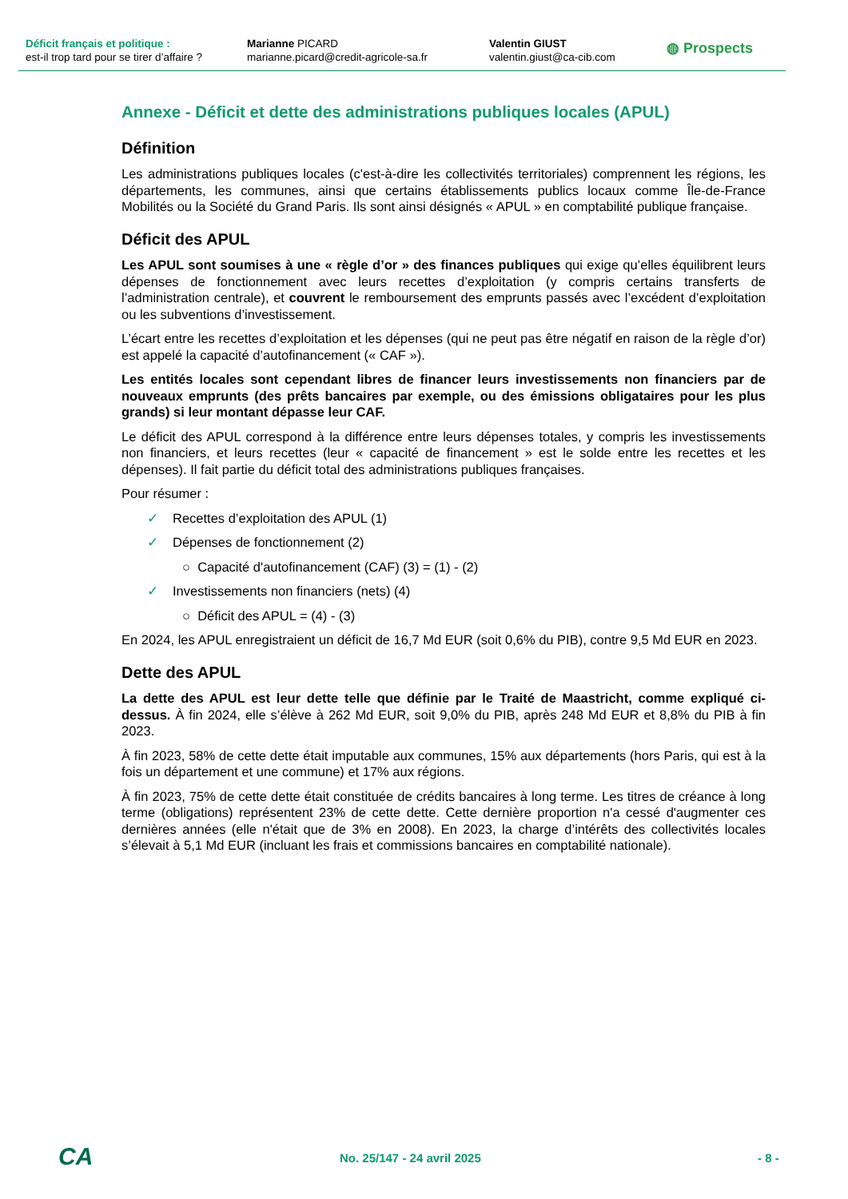Déficit français et politique :
est-il trop tard pour se tirer d’affaire ?
Marianne PICARD
marianne.picard@credit-agricole-sa.fr
Valentin GIUST
valentin.giust@ca-cib.com
◍ Prospects
Annexe - Déficit et dette des administrations publiques locales (APUL)
Définition
Les administrations publiques locales (c'est-à-dire les collectivités territoriales) comprennent les régions, les départements, les communes, ainsi que certains établissements publics locaux comme Île-de-France Mobilités ou la Société du Grand Paris. Ils sont ainsi désignés « APUL » en comptabilité publique française.
Déficit des APUL
Les APUL sont soumises à une « règle d’or » des finances publiques qui exige qu’elles équilibrent leurs dépenses de fonctionnement avec leurs recettes d’exploitation (y compris certains transferts de l’administration centrale), et couvrent le remboursement des emprunts passés avec l’excédent d’exploitation ou les subventions d’investissement.
L’écart entre les recettes d’exploitation et les dépenses (qui ne peut pas être négatif en raison de la règle d’or) est appelé la capacité d’autofinancement (« CAF »).
Les entités locales sont cependant libres de financer leurs investissements non financiers par de nouveaux emprunts (des prêts bancaires par exemple, ou des émissions obligataires pour les plus grands) si leur montant dépasse leur CAF.
Le déficit des APUL correspond à la différence entre leurs dépenses totales, y compris les investissements non financiers, et leurs recettes (leur « capacité de financement » est le solde entre les recettes et les dépenses). Il fait partie du déficit total des administrations publiques françaises.
Pour résumer :
✓ Recettes d’exploitation des APUL (1)
✓ Dépenses de fonctionnement (2)
○ Capacité d'autofinancement (CAF) (3) = (1) - (2)
✓ Investissements non financiers (nets) (4)
○ Déficit des APUL = (4) - (3)
En 2024, les APUL enregistraient un déficit de 16,7 Md EUR (soit 0,6% du PIB), contre 9,5 Md EUR en 2023.
Dette des APUL
La dette des APUL est leur dette telle que définie par le Traité de Maastricht, comme expliqué ci-dessus. À fin 2024, elle s’élève à 262 Md EUR, soit 9,0% du PIB, après 248 Md EUR et 8,8% du PIB à fin 2023.
À fin 2023, 58% de cette dette était imputable aux communes, 15% aux départements (hors Paris, qui est à la fois un département et une commune) et 17% aux régions.
À fin 2023, 75% de cette dette était constituée de crédits bancaires à long terme. Les titres de créance à long terme (obligations) représentent 23% de cette dette. Cette dernière proportion n'a cessé d'augmenter ces dernières années (elle n'était que de 3% en 2008). En 2023, la charge d’intérêts des collectivités locales s’élevait à 5,1 Md EUR (incluant les frais et commissions bancaires en comptabilité nationale).
CA No. 25/147 - 24 avril 2025 - 8 -